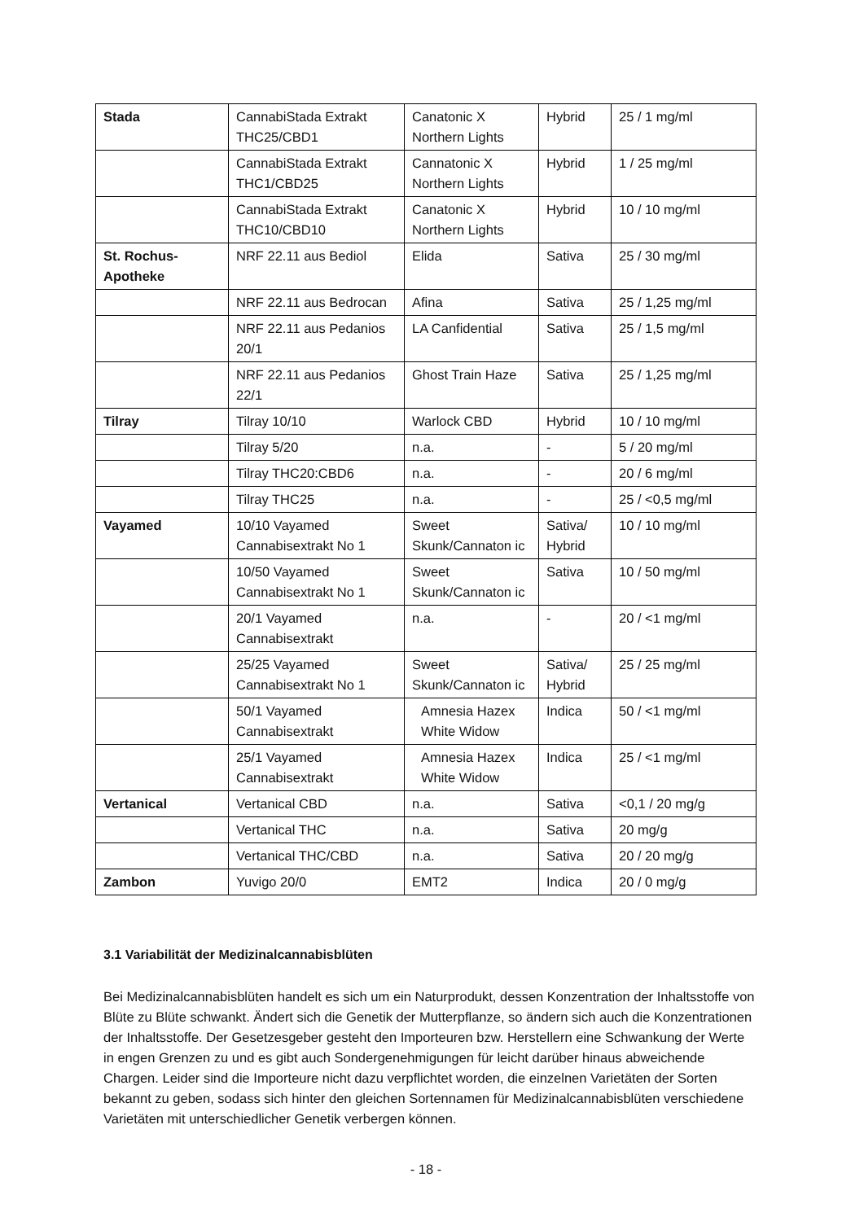| Stada | CannabiStada Extrakt THC25/CBD1 | Canatonic X Northern Lights | Hybrid | 25 / 1 mg/ml |
| | CannabiStada Extrakt THC1/CBD25 | Cannatonic X Northern Lights | Hybrid | 1 / 25 mg/ml |
| | CannabiStada Extrakt THC10/CBD10 | Canatonic X Northern Lights | Hybrid | 10 / 10 mg/ml |
| St. Rochus-Apotheke | NRF 22.11 aus Bediol | Elida | Sativa | 25 / 30 mg/ml |
| | NRF 22.11 aus Bedrocan | Afina | Sativa | 25 / 1,25 mg/ml |
| | NRF 22.11 aus Pedanios 20/1 | LA Canfidential | Sativa | 25 / 1,5 mg/ml |
| | NRF 22.11 aus Pedanios 22/1 | Ghost Train Haze | Sativa | 25 / 1,25 mg/ml |
| Tilray | Tilray 10/10 | Warlock CBD | Hybrid | 10 / 10 mg/ml |
| | Tilray 5/20 | n.a. | - | 5 / 20 mg/ml |
| | Tilray THC20:CBD6 | n.a. | - | 20 / 6 mg/ml |
| | Tilray THC25 | n.a. | - | 25 / <0,5 mg/ml |
| Vayamed | 10/10 Vayamed Cannabisextrakt No 1 | Sweet Skunk/Cannaton ic | Sativa/ Hybrid | 10 / 10 mg/ml |
| | 10/50 Vayamed Cannabisextrakt No 1 | Sweet Skunk/Cannaton ic | Sativa | 10 / 50 mg/ml |
| | 20/1 Vayamed Cannabisextrakt | n.a. | - | 20 / <1 mg/ml |
| | 25/25 Vayamed Cannabisextrakt No 1 | Sweet Skunk/Cannaton ic | Sativa/ Hybrid | 25 / 25 mg/ml |
| | 50/1 Vayamed Cannabisextrakt | Amnesia Hazex White Widow | Indica | 50 / <1 mg/ml |
| | 25/1 Vayamed Cannabisextrakt | Amnesia Hazex White Widow | Indica | 25 / <1 mg/ml |
| Vertanical | Vertanical CBD | n.a. | Sativa | <0,1 / 20 mg/g |
| | Vertanical THC | n.a. | Sativa | 20 mg/g |
| | Vertanical THC/CBD | n.a. | Sativa | 20 / 20 mg/g |
| Zambon | Yuvigo 20/0 | EMT2 | Indica | 20 / 0 mg/g |
3.1 Variabilität der Medizinalcannabisblüten
Bei Medizinalcannabisblüten handelt es sich um ein Naturprodukt, dessen Konzentration der Inhaltsstoffe von Blüte zu Blüte schwankt. Ändert sich die Genetik der Mutterpflanze, so ändern sich auch die Konzentrationen der Inhaltsstoffe. Der Gesetzesgeber gesteht den Importeuren bzw. Herstellern eine Schwankung der Werte in engen Grenzen zu und es gibt auch Sondergenehmigungen für leicht darüber hinaus abweichende Chargen. Leider sind die Importeure nicht dazu verpflichtet worden, die einzelnen Varietäten der Sorten bekannt zu geben, sodass sich hinter den gleichen Sortennamen für Medizinalcannabisblüten verschiedene Varietäten mit unterschiedlicher Genetik verbergen können.
- 18 -